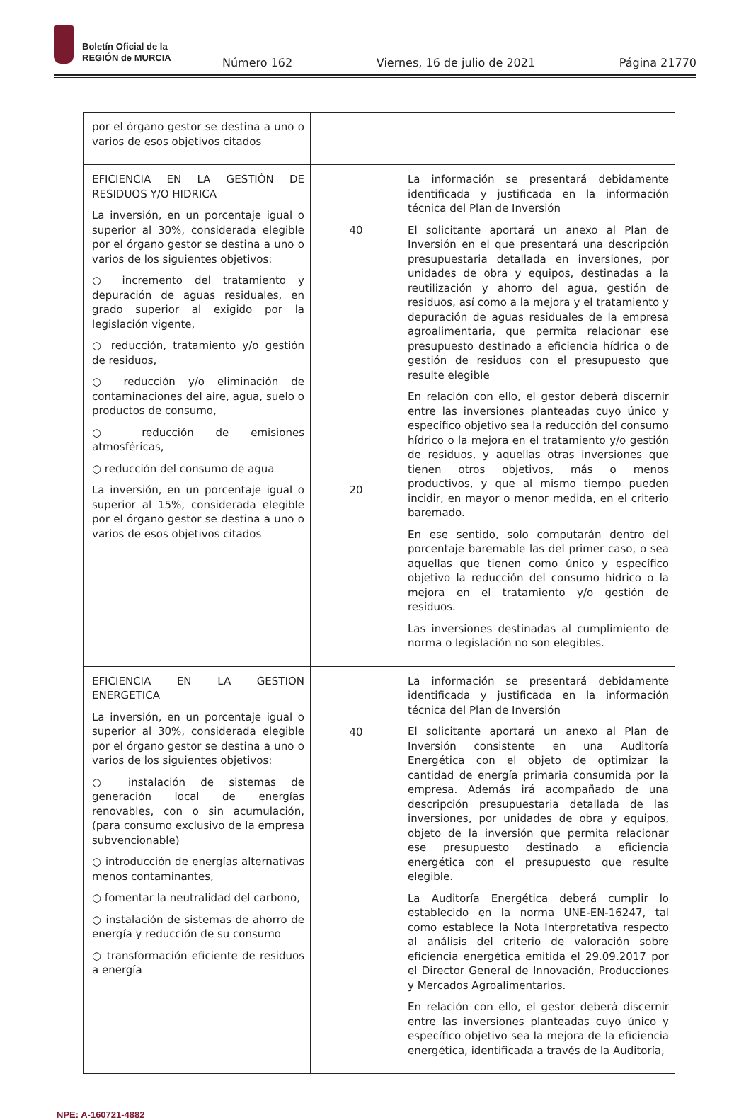Boletín Oficial de la
REGIÓN de MURCIA
Número 162 Viernes, 16 de julio de 2021 Página 21770
| por el órgano gestor se destina a uno o varios de esos objetivos citados | | |
| EFICIENCIA EN LA GESTIÓN DE RESIDUOS Y/O HIDRICA La inversión, en un porcentaje igual o superior al 30%, considerada elegible por el órgano gestor se destina a uno o varios de los siguientes objetivos: ○ incremento del tratamiento y depuración de aguas residuales, en grado superior al exigido por la legislación vigente, ○ reducción, tratamiento y/o gestión de residuos, ○ reducción y/o eliminación de contaminaciones del aire, agua, suelo o productos de consumo, ○ reducción de emisiones atmosféricas, ○ reducción del consumo de agua La inversión, en un porcentaje igual o superior al 15%, considerada elegible por el órgano gestor se destina a uno o varios de esos objetivos citados | 40 20 | La información se presentará debidamente identificada y justificada en la información técnica del Plan de Inversión El solicitante aportará un anexo al Plan de Inversión en el que presentará una descripción presupuestaria detallada en inversiones, por unidades de obra y equipos, destinadas a la reutilización y ahorro del agua, gestión de residuos, así como a la mejora y el tratamiento y depuración de aguas residuales de la empresa agroalimentaria, que permita relacionar ese presupuesto destinado a eficiencia hídrica o de gestión de residuos con el presupuesto que resulte elegible En relación con ello, el gestor deberá discernir entre las inversiones planteadas cuyo único y específico objetivo sea la reducción del consumo hídrico o la mejora en el tratamiento y/o gestión de residuos, y aquellas otras inversiones que tienen otros objetivos, más o menos productivos, y que al mismo tiempo pueden incidir, en mayor o menor medida, en el criterio baremado. En ese sentido, solo computarán dentro del porcentaje baremable las del primer caso, o sea aquellas que tienen como único y específico objetivo la reducción del consumo hídrico o la mejora en el tratamiento y/o gestión de residuos. Las inversiones destinadas al cumplimiento de norma o legislación no son elegibles. |
| EFICIENCIA EN LA GESTION ENERGETICA La inversión, en un porcentaje igual o superior al 30%, considerada elegible por el órgano gestor se destina a uno o varios de los siguientes objetivos: ○ instalación de sistemas de generación local de energías renovables, con o sin acumulación, (para consumo exclusivo de la empresa subvencionable) ○ introducción de energías alternativas menos contaminantes, ○ fomentar la neutralidad del carbono, ○ instalación de sistemas de ahorro de energía y reducción de su consumo ○ transformación eficiente de residuos a energía | 40 | La información se presentará debidamente identificada y justificada en la información técnica del Plan de Inversión El solicitante aportará un anexo al Plan de Inversión consistente en una Auditoría Energética con el objeto de optimizar la cantidad de energía primaria consumida por la empresa. Además irá acompañado de una descripción presupuestaria detallada de las inversiones, por unidades de obra y equipos, objeto de la inversión que permita relacionar ese presupuesto destinado a eficiencia energética con el presupuesto que resulte elegible. La Auditoría Energética deberá cumplir lo establecido en la norma UNE-EN-16247, tal como establece la Nota Interpretativa respecto al análisis del criterio de valoración sobre eficiencia energética emitida el 29.09.2017 por el Director General de Innovación, Producciones y Mercados Agroalimentarios. En relación con ello, el gestor deberá discernir entre las inversiones planteadas cuyo único y específico objetivo sea la mejora de la eficiencia energética, identificada a través de la Auditoría, |
NPE: A-160721-4882